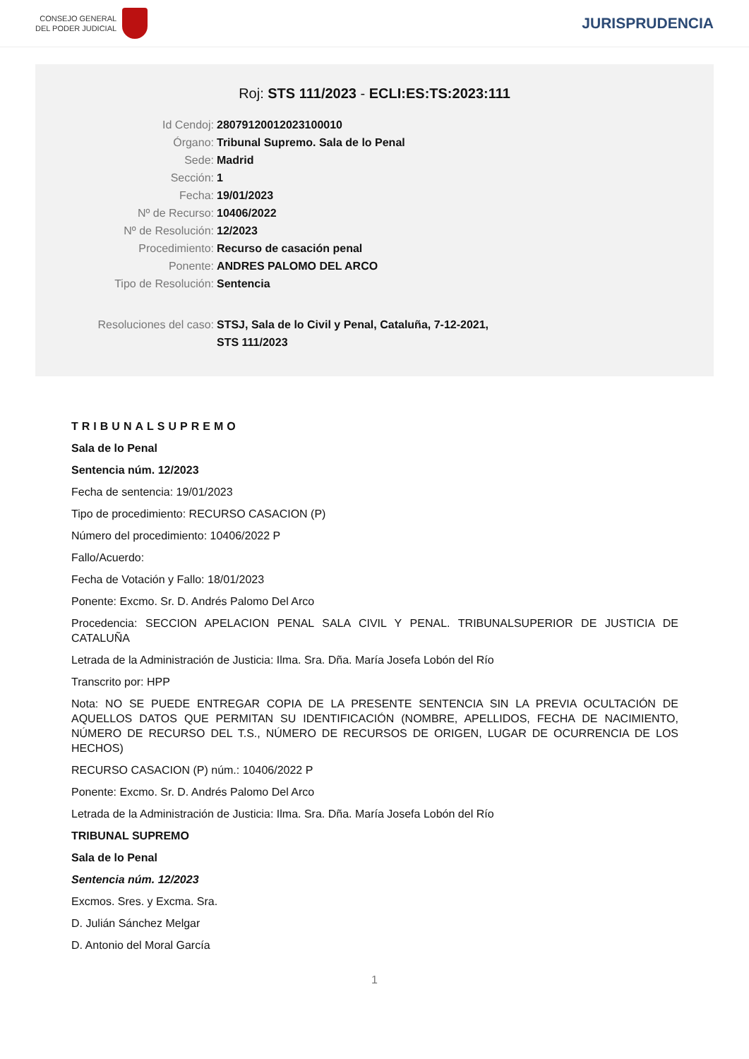CONSEJO GENERAL
DEL PODER JUDICIAL
JURISPRUDENCIA
Roj: STS 111/2023 - ECLI:ES:TS:2023:111
Id Cendoj: 28079120012023100010
Órgano: Tribunal Supremo. Sala de lo Penal
Sede: Madrid
Sección: 1
Fecha: 19/01/2023
Nº de Recurso: 10406/2022
Nº de Resolución: 12/2023
Procedimiento: Recurso de casación penal
Ponente: ANDRES PALOMO DEL ARCO
Tipo de Resolución: Sentencia
Resoluciones del caso: STSJ, Sala de lo Civil y Penal, Cataluña, 7-12-2021,
STS 111/2023
TRIBUNALSUPREMO
Sala de lo Penal
Sentencia núm. 12/2023
Fecha de sentencia: 19/01/2023
Tipo de procedimiento: RECURSO CASACION (P)
Número del procedimiento: 10406/2022 P
Fallo/Acuerdo:
Fecha de Votación y Fallo: 18/01/2023
Ponente: Excmo. Sr. D. Andrés Palomo Del Arco
Procedencia: SECCION APELACION PENAL SALA CIVIL Y PENAL. TRIBUNALSUPERIOR DE JUSTICIA DE CATALUÑA
Letrada de la Administración de Justicia: Ilma. Sra. Dña. María Josefa Lobón del Río
Transcrito por: HPP
Nota: NO SE PUEDE ENTREGAR COPIA DE LA PRESENTE SENTENCIA SIN LA PREVIA OCULTACIÓN DE AQUELLOS DATOS QUE PERMITAN SU IDENTIFICACIÓN (NOMBRE, APELLIDOS, FECHA DE NACIMIENTO, NÚMERO DE RECURSO DEL T.S., NÚMERO DE RECURSOS DE ORIGEN, LUGAR DE OCURRENCIA DE LOS HECHOS)
RECURSO CASACION (P) núm.: 10406/2022 P
Ponente: Excmo. Sr. D. Andrés Palomo Del Arco
Letrada de la Administración de Justicia: Ilma. Sra. Dña. María Josefa Lobón del Río
TRIBUNAL SUPREMO
Sala de lo Penal
Sentencia núm. 12/2023
Excmos. Sres. y Excma. Sra.
D. Julián Sánchez Melgar
D. Antonio del Moral García
1